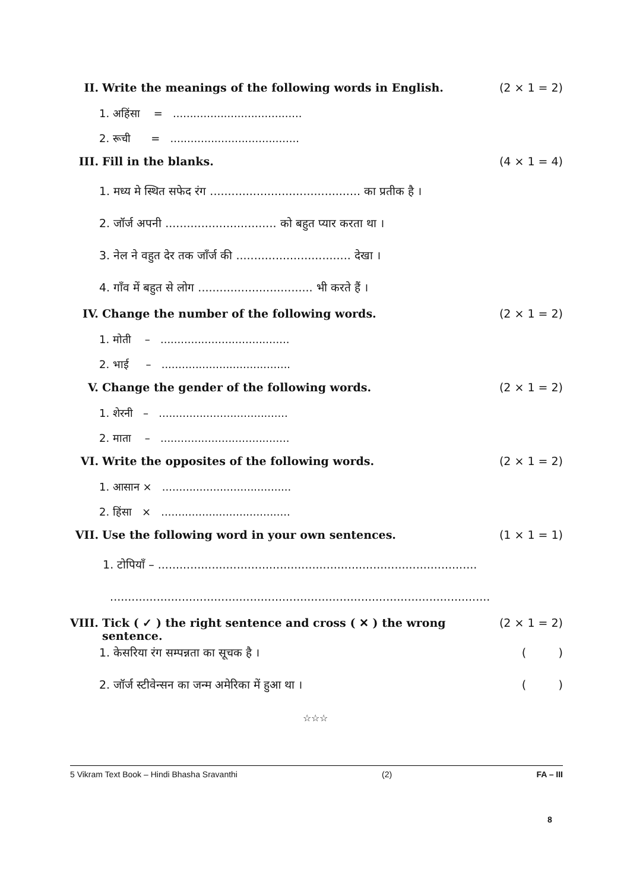II. Write the meanings of the following words in English. (2 × 1 = 2)
1. अहिंसा = ......................................
2. रूची = ......................................
III. Fill in the blanks. (4 × 1 = 4)
1. मध्य मे स्थित सफेद रंग .......................................... का प्रतीक है ।
2. जॉर्ज अपनी ............................... को बहुत प्यार करता था ।
3. नेल ने वहुत देर तक जाँर्ज की ................................ देखा ।
4. गाँव में बहुत से लोग ................................ भी करते हैं ।
IV. Change the number of the following words. (2 × 1 = 2)
1. मोती – ......................................
2. भाई – ......................................
V. Change the gender of the following words. (2 × 1 = 2)
1. शेरनी – ......................................
2. माता – ......................................
VI. Write the opposites of the following words. (2 × 1 = 2)
1. आसान × ......................................
2. हिंसा × ......................................
VII. Use the following word in your own sentences. (1 × 1 = 1)
1. टोपियाँ – .........................................................................................
..........................................................................................................
VIII. Tick ( ✓ ) the right sentence and cross ( ✕ ) the wrong sentence. (2 × 1 = 2)
1. केसरिया रंग सम्पन्नता का सूचक है । ( )
2. जॉर्ज स्टीवेन्सन का जन्म अमेरिका में हुआ था । ( )
☆☆☆
5 Vikram Text Book – Hindi Bhasha Sravanthi (2) FA – III
8